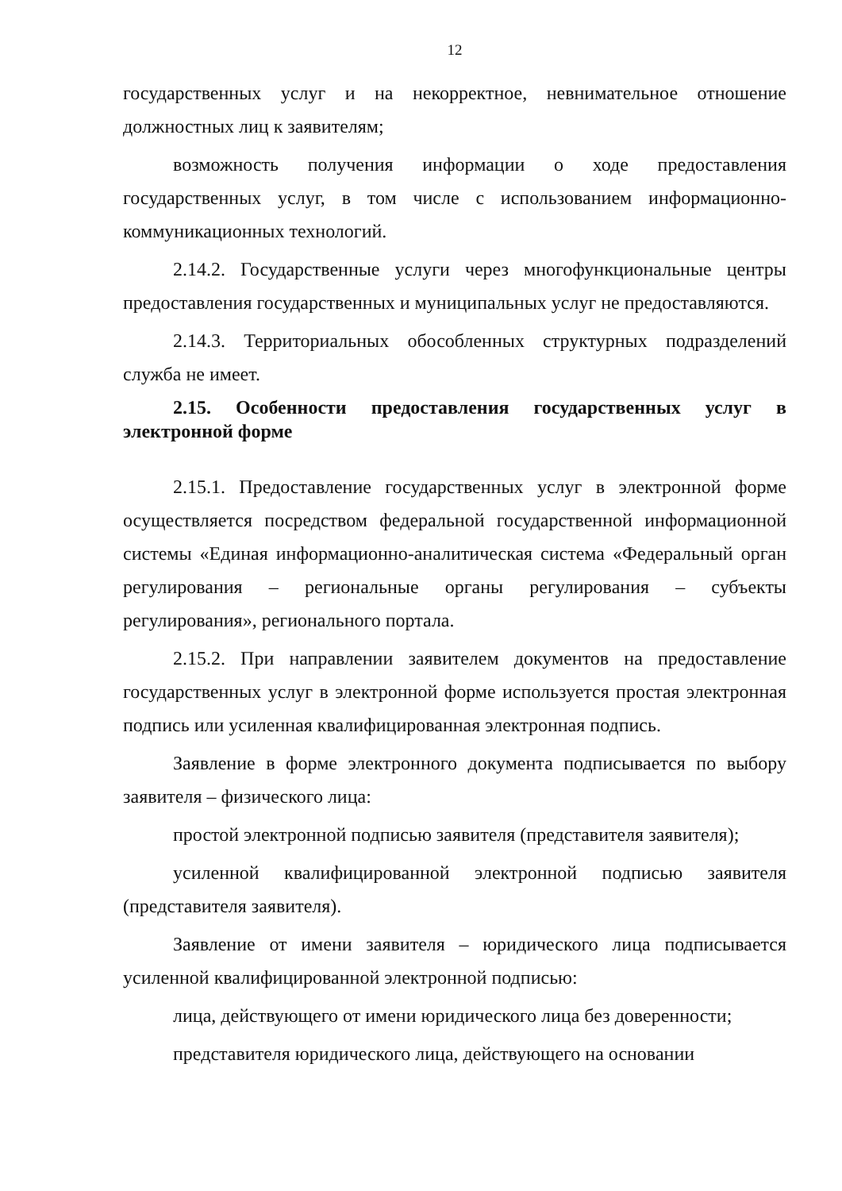12
государственных услуг и на некорректное, невнимательное отношение должностных лиц к заявителям;
возможность получения информации о ходе предоставления государственных услуг, в том числе с использованием информационно-коммуникационных технологий.
2.14.2. Государственные услуги через многофункциональные центры предоставления государственных и муниципальных услуг не предоставляются.
2.14.3. Территориальных обособленных структурных подразделений служба не имеет.
2.15. Особенности предоставления государственных услуг в электронной форме
2.15.1. Предоставление государственных услуг в электронной форме осуществляется посредством федеральной государственной информационной системы «Единая информационно-аналитическая система «Федеральный орган регулирования – региональные органы регулирования – субъекты регулирования», регионального портала.
2.15.2. При направлении заявителем документов на предоставление государственных услуг в электронной форме используется простая электронная подпись или усиленная квалифицированная электронная подпись.
Заявление в форме электронного документа подписывается по выбору заявителя – физического лица:
простой электронной подписью заявителя (представителя заявителя);
усиленной квалифицированной электронной подписью заявителя (представителя заявителя).
Заявление от имени заявителя – юридического лица подписывается усиленной квалифицированной электронной подписью:
лица, действующего от имени юридического лица без доверенности;
представителя юридического лица, действующего на основании